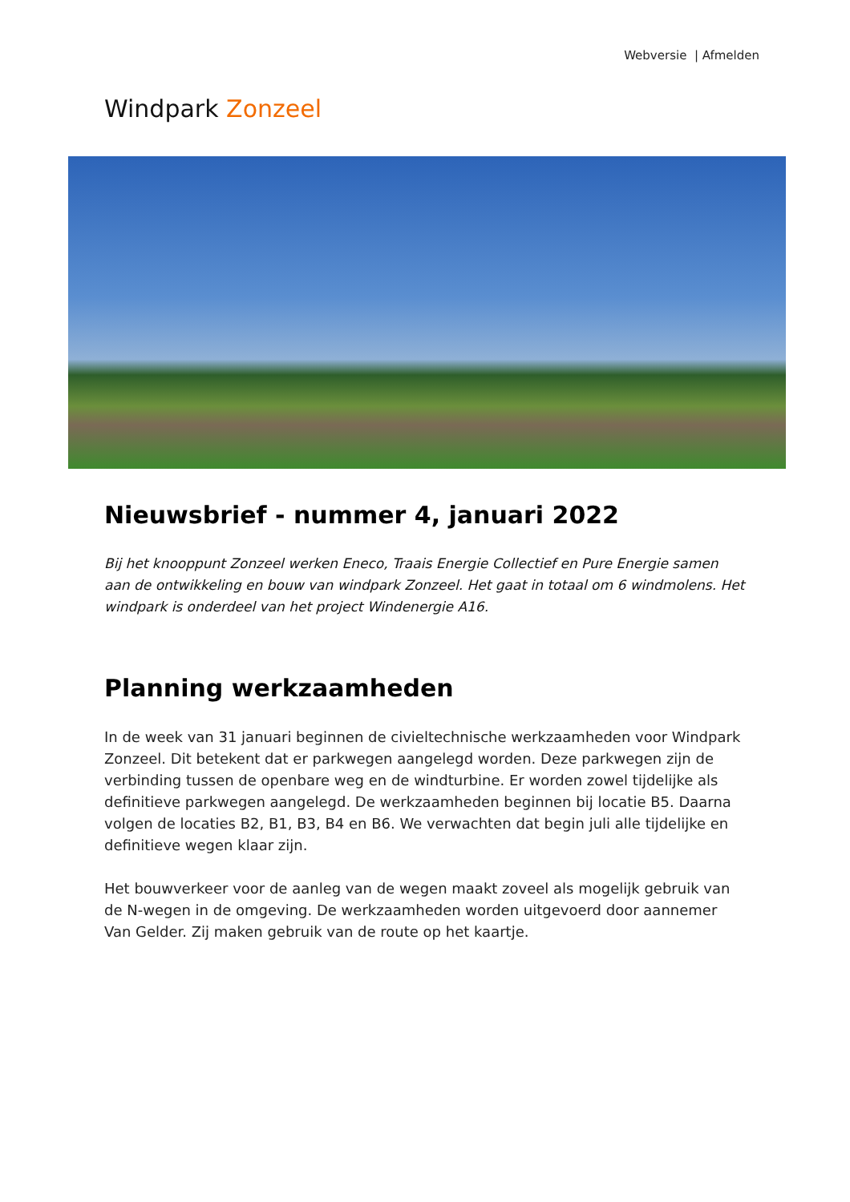Webversie | Afmelden
Windpark Zonzeel
Nieuwsbrief - nummer 4, januari 2022
Bij het knooppunt Zonzeel werken Eneco, Traais Energie Collectief en Pure Energie samen aan de ontwikkeling en bouw van windpark Zonzeel. Het gaat in totaal om 6 windmolens. Het windpark is onderdeel van het project Windenergie A16.
Planning werkzaamheden
In de week van 31 januari beginnen de civieltechnische werkzaamheden voor Windpark Zonzeel. Dit betekent dat er parkwegen aangelegd worden. Deze parkwegen zijn de verbinding tussen de openbare weg en de windturbine. Er worden zowel tijdelijke als definitieve parkwegen aangelegd. De werkzaamheden beginnen bij locatie B5. Daarna volgen de locaties B2, B1, B3, B4 en B6. We verwachten dat begin juli alle tijdelijke en definitieve wegen klaar zijn.
Het bouwverkeer voor de aanleg van de wegen maakt zoveel als mogelijk gebruik van de N-wegen in de omgeving. De werkzaamheden worden uitgevoerd door aannemer Van Gelder. Zij maken gebruik van de route op het kaartje.